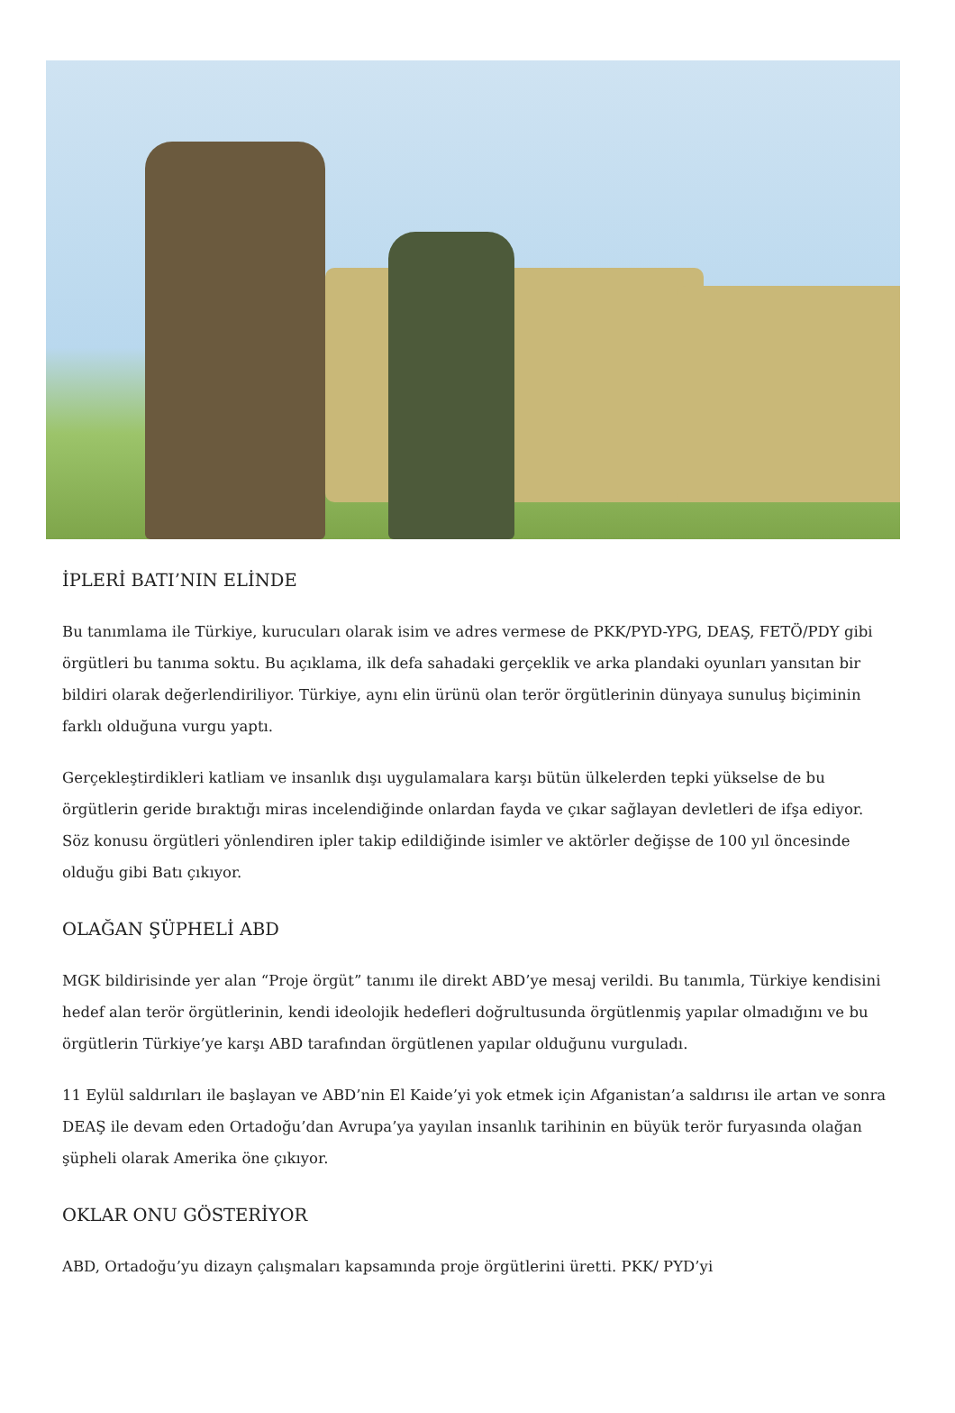İPLERİ BATI’NIN ELİNDE
Bu tanımlama ile Türkiye, kurucuları olarak isim ve adres vermese de PKK/PYD-YPG, DEAŞ, FETÖ/PDY gibi örgütleri bu tanıma soktu. Bu açıklama, ilk defa sahadaki gerçeklik ve arka plandaki oyunları yansıtan bir bildiri olarak değerlendiriliyor. Türkiye, aynı elin ürünü olan terör örgütlerinin dünyaya sunuluş biçiminin farklı olduğuna vurgu yaptı.
Gerçekleştirdikleri katliam ve insanlık dışı uygulamalara karşı bütün ülkelerden tepki yükselse de bu örgütlerin geride bıraktığı miras incelendiğinde onlardan fayda ve çıkar sağlayan devletleri de ifşa ediyor. Söz konusu örgütleri yönlendiren ipler takip edildiğinde isimler ve aktörler değişse de 100 yıl öncesinde olduğu gibi Batı çıkıyor.
OLAĞAN ŞÜPHELİ ABD
MGK bildirisinde yer alan “Proje örgüt” tanımı ile direkt ABD’ye mesaj verildi. Bu tanımla, Türkiye kendisini hedef alan terör örgütlerinin, kendi ideolojik hedefleri doğrultusunda örgütlenmiş yapılar olmadığını ve bu örgütlerin Türkiye’ye karşı ABD tarafından örgütlenen yapılar olduğunu vurguladı.
11 Eylül saldırıları ile başlayan ve ABD’nin El Kaide’yi yok etmek için Afganistan’a saldırısı ile artan ve sonra DEAŞ ile devam eden Ortadoğu’dan Avrupa’ya yayılan insanlık tarihinin en büyük terör furyasında olağan şüpheli olarak Amerika öne çıkıyor.
OKLAR ONU GÖSTERİYOR
ABD, Ortadoğu’yu dizayn çalışmaları kapsamında proje örgütlerini üretti. PKK/ PYD’yi